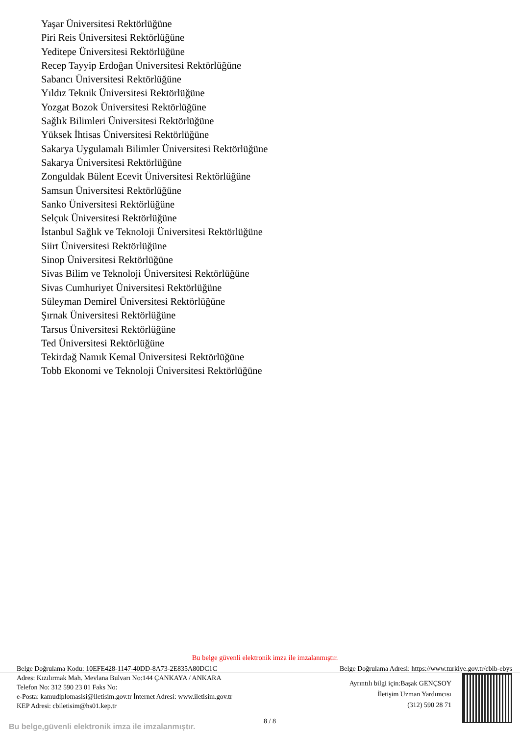Yaşar Üniversitesi Rektörlüğüne
Piri Reis Üniversitesi Rektörlüğüne
Yeditepe Üniversitesi Rektörlüğüne
Recep Tayyip Erdoğan Üniversitesi Rektörlüğüne
Sabancı Üniversitesi Rektörlüğüne
Yıldız Teknik Üniversitesi Rektörlüğüne
Yozgat Bozok Üniversitesi Rektörlüğüne
Sağlık Bilimleri Üniversitesi Rektörlüğüne
Yüksek İhtisas Üniversitesi Rektörlüğüne
Sakarya Uygulamalı Bilimler Üniversitesi Rektörlüğüne
Sakarya Üniversitesi Rektörlüğüne
Zonguldak Bülent Ecevit Üniversitesi Rektörlüğüne
Samsun Üniversitesi Rektörlüğüne
Sanko Üniversitesi Rektörlüğüne
Selçuk Üniversitesi Rektörlüğüne
İstanbul Sağlık ve Teknoloji Üniversitesi Rektörlüğüne
Siirt Üniversitesi Rektörlüğüne
Sinop Üniversitesi Rektörlüğüne
Sivas Bilim ve Teknoloji Üniversitesi Rektörlüğüne
Sivas Cumhuriyet Üniversitesi Rektörlüğüne
Süleyman Demirel Üniversitesi Rektörlüğüne
Şırnak Üniversitesi Rektörlüğüne
Tarsus Üniversitesi Rektörlüğüne
Ted Üniversitesi Rektörlüğüne
Tekirdağ Namık Kemal Üniversitesi Rektörlüğüne
Tobb Ekonomi ve Teknoloji Üniversitesi Rektörlüğüne
Bu belge güvenli elektronik imza ile imzalanmıştır.
Belge Doğrulama Kodu: 10EFE428-1147-40DD-8A73-2E835A80DC1C Belge Doğrulama Adresi: https://www.turkiye.gov.tr/cbib-ebys
Adres: Kızılırmak Mah. Mevlana Bulvarı No:144 ÇANKAYA / ANKARA
Telefon No: 312 590 23 01 Faks No:
e-Posta: kamudiplomasisi@iletisim.gov.tr İnternet Adresi: www.iletisim.gov.tr
KEP Adresi: cbiletisim@hs01.kep.tr
Ayrıntılı bilgi için:Başak GENÇSOY
İletişim Uzman Yardımcısı
(312) 590 28 71
8 / 8
Bu belge,güvenli elektronik imza ile imzalanmıştır.